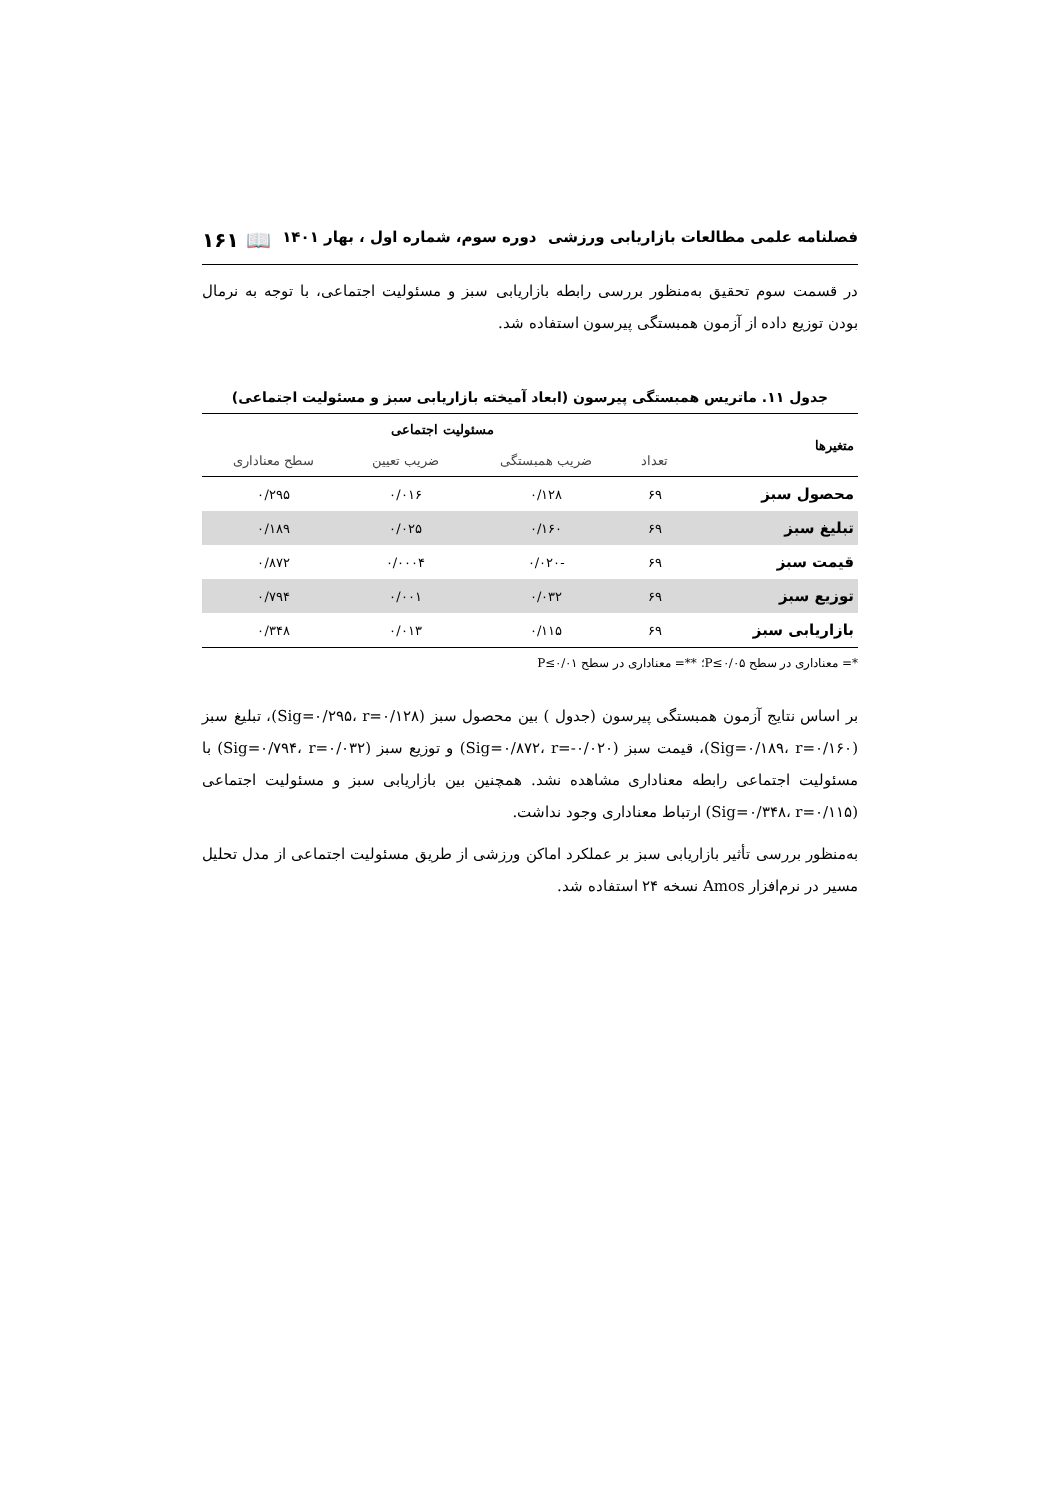فصلنامه علمی مطالعات بازاریابی ورزشی دوره سوم، شماره اول ، بهار ۱۴۰۱ 📖 ۱۶۱
در قسمت سوم تحقیق به‌منظور بررسی رابطه بازاریابی سبز و مسئولیت اجتماعی، با توجه به نرمال بودن توزیع داده از آزمون همبستگی پیرسون استفاده شد.
جدول ۱۱. ماتریس همبستگی پیرسون (ابعاد آمیخته بازاریابی سبز و مسئولیت اجتماعی)
| متغیرها | مسئولیت اجتماعی | | | |
| --- | --- | --- | --- | --- |
| | تعداد | ضریب همبستگی | ضریب تعیین | سطح معناداری |
| محصول سبز | ۶۹ | ۰/۱۲۸ | ۰/۰۱۶ | ۰/۲۹۵ |
| تبلیغ سبز | ۶۹ | ۰/۱۶۰ | ۰/۰۲۵ | ۰/۱۸۹ |
| قیمت سبز | ۶۹ | -۰/۰۲۰ | ۰/۰۰۰۴ | ۰/۸۷۲ |
| توزیع سبز | ۶۹ | ۰/۰۳۲ | ۰/۰۰۱ | ۰/۷۹۴ |
| بازاریابی سبز | ۶۹ | ۰/۱۱۵ | ۰/۰۱۳ | ۰/۳۴۸ |
*= معناداری در سطح P≤۰/۰۵؛ **= معناداری در سطح P≤۰/۰۱
بر اساس نتایج آزمون همبستگی پیرسون (جدول ) بین محصول سبز (Sig=۰/۲۹۵، r=۰/۱۲۸)، تبلیغ سبز (Sig=۰/۱۸۹، r=۰/۱۶۰)، قیمت سبز (Sig=۰/۸۷۲، r=-۰/۰۲۰) و توزیع سبز (Sig=۰/۷۹۴، r=۰/۰۳۲) با مسئولیت اجتماعی رابطه معناداری مشاهده نشد. همچنین بین بازاریابی سبز و مسئولیت اجتماعی (Sig=۰/۳۴۸، r=۰/۱۱۵) ارتباط معناداری وجود نداشت.
به‌منظور بررسی تأثیر بازاریابی سبز بر عملکرد اماکن ورزشی از طریق مسئولیت اجتماعی از مدل تحلیل مسیر در نرم‌افزار Amos نسخه ۲۴ استفاده شد.